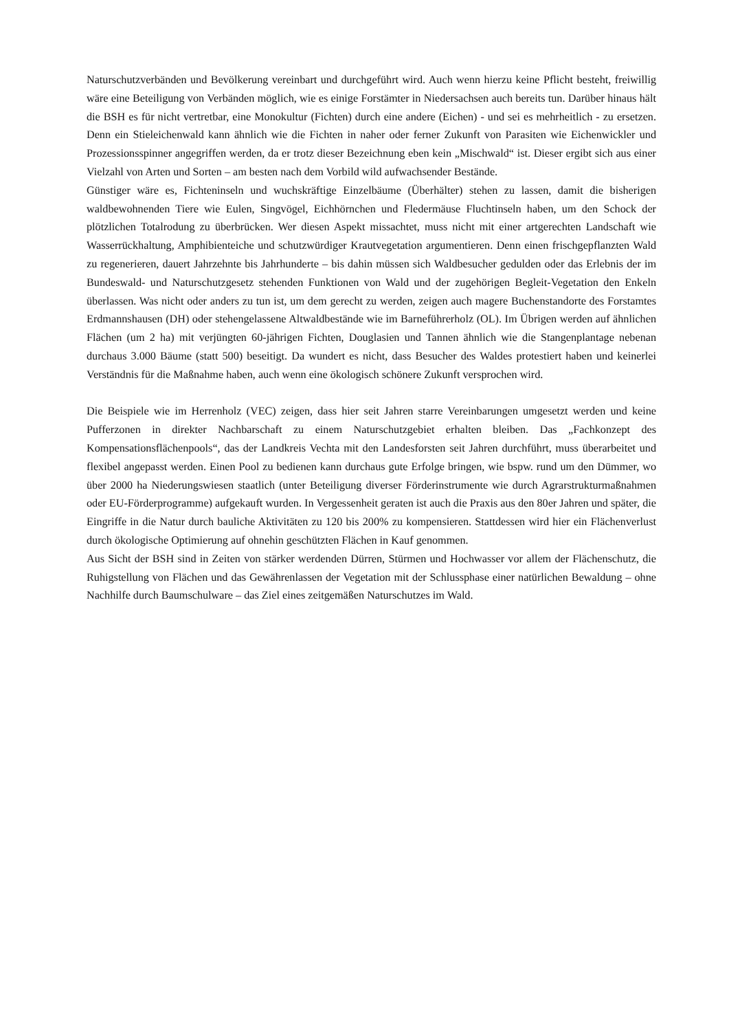Naturschutzverbänden und Bevölkerung vereinbart und durchgeführt wird. Auch wenn hierzu keine Pflicht besteht, freiwillig wäre eine Beteiligung von Verbänden möglich, wie es einige Forstämter in Niedersachsen auch bereits tun. Darüber hinaus hält die BSH es für nicht vertretbar, eine Monokultur (Fichten) durch eine andere (Eichen) - und sei es mehrheitlich - zu ersetzen. Denn ein Stieleichenwald kann ähnlich wie die Fichten in naher oder ferner Zukunft von Parasiten wie Eichenwickler und Prozessionsspinner angegriffen werden, da er trotz dieser Bezeichnung eben kein „Mischwald“ ist. Dieser ergibt sich aus einer Vielzahl von Arten und Sorten – am besten nach dem Vorbild wild aufwachsender Bestände.
Günstiger wäre es, Fichteninseln und wuchskräftige Einzelbäume (Überhälter) stehen zu lassen, damit die bisherigen waldbewohnenden Tiere wie Eulen, Singvögel, Eichhörnchen und Fledermäuse Fluchtinseln haben, um den Schock der plötzlichen Totalrodung zu überbrücken. Wer diesen Aspekt missachtet, muss nicht mit einer artgerechten Landschaft wie Wasserrückhaltung, Amphibienteiche und schutzwürdiger Krautvegetation argumentieren. Denn einen frischgepflanzten Wald zu regenerieren, dauert Jahrzehnte bis Jahrhunderte – bis dahin müssen sich Waldbesucher gedulden oder das Erlebnis der im Bundeswald- und Naturschutzgesetz stehenden Funktionen von Wald und der zugehörigen Begleit-Vegetation den Enkeln überlassen. Was nicht oder anders zu tun ist, um dem gerecht zu werden, zeigen auch magere Buchenstandorte des Forstamtes Erdmannshausen (DH) oder stehengelassene Altwaldbestände wie im Barneführerholz (OL). Im Übrigen werden auf ähnlichen Flächen (um 2 ha) mit verjüngten 60-jährigen Fichten, Douglasien und Tannen ähnlich wie die Stangenplantage nebenan durchaus 3.000 Bäume (statt 500) beseitigt. Da wundert es nicht, dass Besucher des Waldes protestiert haben und keinerlei Verständnis für die Maßnahme haben, auch wenn eine ökologisch schönere Zukunft versprochen wird.
Die Beispiele wie im Herrenholz (VEC) zeigen, dass hier seit Jahren starre Vereinbarungen umgesetzt werden und keine Pufferzonen in direkter Nachbarschaft zu einem Naturschutzgebiet erhalten bleiben. Das „Fachkonzept des Kompensationsflächenpools“, das der Landkreis Vechta mit den Landesforsten seit Jahren durchführt, muss überarbeitet und flexibel angepasst werden. Einen Pool zu bedienen kann durchaus gute Erfolge bringen, wie bspw. rund um den Dümmer, wo über 2000 ha Niederungswiesen staatlich (unter Beteiligung diverser Förderinstrumente wie durch Agrarstrukturmaßnahmen oder EU-Förderprogramme) aufgekauft wurden. In Vergessenheit geraten ist auch die Praxis aus den 80er Jahren und später, die Eingriffe in die Natur durch bauliche Aktivitäten zu 120 bis 200% zu kompensieren. Stattdessen wird hier ein Flächenverlust durch ökologische Optimierung auf ohnehin geschützten Flächen in Kauf genommen.
Aus Sicht der BSH sind in Zeiten von stärker werdenden Dürren, Stürmen und Hochwasser vor allem der Flächenschutz, die Ruhigstellung von Flächen und das Gewährenlassen der Vegetation mit der Schlussphase einer natürlichen Bewaldung – ohne Nachhilfe durch Baumschulware – das Ziel eines zeitgemäßen Naturschutzes im Wald.